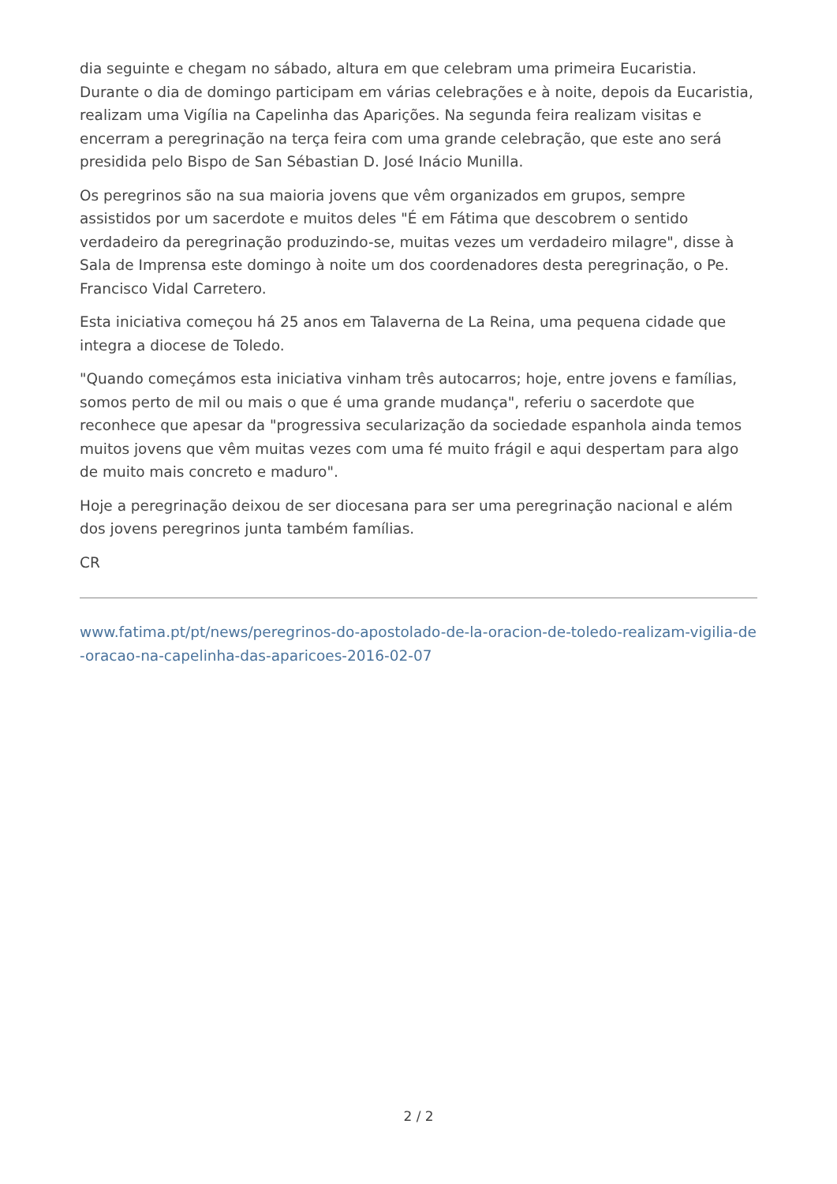dia seguinte e chegam no sábado, altura em que celebram uma primeira Eucaristia. Durante o dia de domingo participam em várias celebrações e à noite, depois da Eucaristia, realizam uma Vigília na Capelinha das Aparições. Na segunda feira realizam visitas e encerram a peregrinação na terça feira com uma grande celebração, que este ano será presidida pelo Bispo de San Sébastian D. José Inácio Munilla.
Os peregrinos são na sua maioria jovens que vêm organizados em grupos, sempre assistidos por um sacerdote e muitos deles "É em Fátima que descobrem o sentido verdadeiro da peregrinação produzindo-se, muitas vezes um verdadeiro milagre", disse à Sala de Imprensa este domingo à noite um dos coordenadores desta peregrinação, o Pe. Francisco Vidal Carretero.
Esta iniciativa começou há 25 anos em Talaverna de La Reina, uma pequena cidade que integra a diocese de Toledo.
"Quando começámos esta iniciativa vinham três autocarros; hoje, entre jovens e famílias, somos perto de mil ou mais o que é uma grande mudança", referiu o sacerdote que reconhece que apesar da "progressiva secularização da sociedade espanhola ainda temos muitos jovens que vêm muitas vezes com uma fé muito frágil e aqui despertam para algo de muito mais concreto e maduro".
Hoje a peregrinação deixou de ser diocesana para ser uma peregrinação nacional e além dos jovens peregrinos junta também famílias.
CR
www.fatima.pt/pt/news/peregrinos-do-apostolado-de-la-oracion-de-toledo-realizam-vigilia-de-oracao-na-capelinha-das-aparicoes-2016-02-07
2 / 2